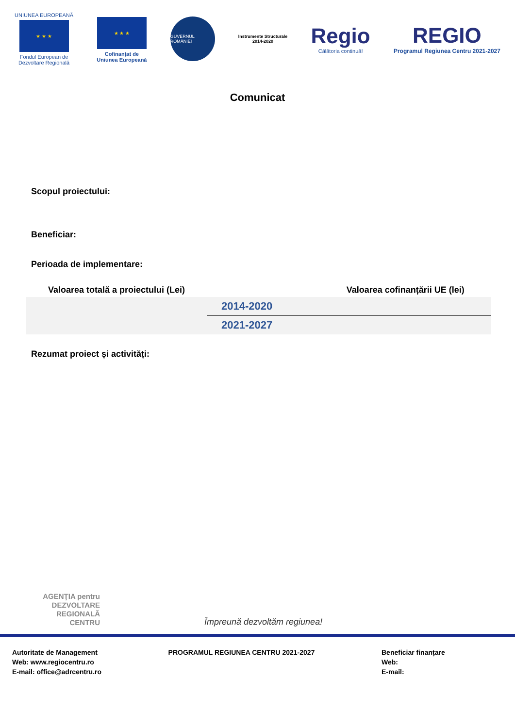UNIUNEA EUROPEANĂ
★ ★ ★
Fondul European de
Dezvoltare Regională
★ ★ ★
Cofinanțat de
Uniunea Europeană
GUVERNUL ROMÂNIEI
Instrumente Structurale
2014-2020
Regio
Călătoria continuă!
REGIO
Programul Regiunea Centru 2021-2027
Comunicat
Scopul proiectului:
Beneficiar:
Perioada de implementare:
| Valoarea totală a proiectului (Lei) | | Valoarea cofinanțării UE (lei) |
| --- | --- | --- |
| | 2014-2020 | |
| | 2021-2027 | |
Rezumat proiect și activități:
AGENŢIA pentru DEZVOLTARE REGIONALĂ CENTRU
Împreună dezvoltăm regiunea!
Autoritate de Management
Web: www.regiocentru.ro
E-mail: office@adrcentru.ro
PROGRAMUL REGIUNEA CENTRU 2021-2027
Beneficiar finanțare
Web:
E-mail: